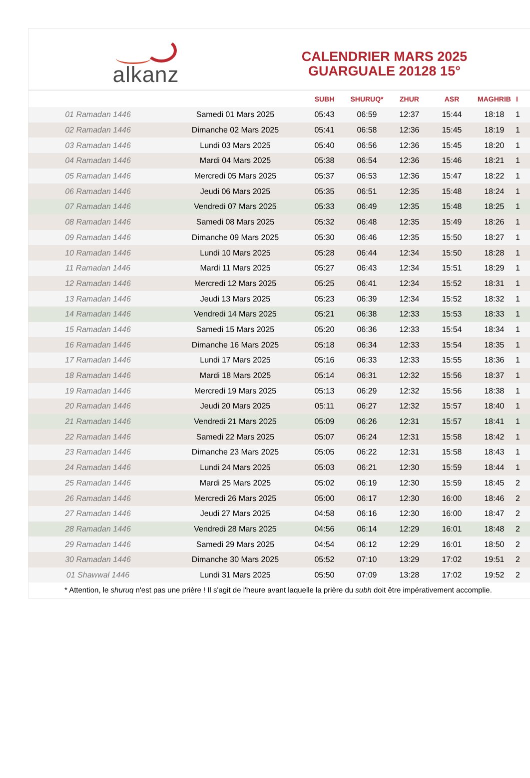alkanz
CALENDRIER MARS 2025
GUARGUALE 20128 15°
| | | SUBH | SHURUQ* | ZHUR | ASR | MAGHRIB | I |
| --- | --- | --- | --- | --- | --- | --- | --- |
| 01 Ramadan 1446 | Samedi 01 Mars 2025 | 05:43 | 06:59 | 12:37 | 15:44 | 18:18 | 1 |
| 02 Ramadan 1446 | Dimanche 02 Mars 2025 | 05:41 | 06:58 | 12:36 | 15:45 | 18:19 | 1 |
| 03 Ramadan 1446 | Lundi 03 Mars 2025 | 05:40 | 06:56 | 12:36 | 15:45 | 18:20 | 1 |
| 04 Ramadan 1446 | Mardi 04 Mars 2025 | 05:38 | 06:54 | 12:36 | 15:46 | 18:21 | 1 |
| 05 Ramadan 1446 | Mercredi 05 Mars 2025 | 05:37 | 06:53 | 12:36 | 15:47 | 18:22 | 1 |
| 06 Ramadan 1446 | Jeudi 06 Mars 2025 | 05:35 | 06:51 | 12:35 | 15:48 | 18:24 | 1 |
| 07 Ramadan 1446 | Vendredi 07 Mars 2025 | 05:33 | 06:49 | 12:35 | 15:48 | 18:25 | 1 |
| 08 Ramadan 1446 | Samedi 08 Mars 2025 | 05:32 | 06:48 | 12:35 | 15:49 | 18:26 | 1 |
| 09 Ramadan 1446 | Dimanche 09 Mars 2025 | 05:30 | 06:46 | 12:35 | 15:50 | 18:27 | 1 |
| 10 Ramadan 1446 | Lundi 10 Mars 2025 | 05:28 | 06:44 | 12:34 | 15:50 | 18:28 | 1 |
| 11 Ramadan 1446 | Mardi 11 Mars 2025 | 05:27 | 06:43 | 12:34 | 15:51 | 18:29 | 1 |
| 12 Ramadan 1446 | Mercredi 12 Mars 2025 | 05:25 | 06:41 | 12:34 | 15:52 | 18:31 | 1 |
| 13 Ramadan 1446 | Jeudi 13 Mars 2025 | 05:23 | 06:39 | 12:34 | 15:52 | 18:32 | 1 |
| 14 Ramadan 1446 | Vendredi 14 Mars 2025 | 05:21 | 06:38 | 12:33 | 15:53 | 18:33 | 1 |
| 15 Ramadan 1446 | Samedi 15 Mars 2025 | 05:20 | 06:36 | 12:33 | 15:54 | 18:34 | 1 |
| 16 Ramadan 1446 | Dimanche 16 Mars 2025 | 05:18 | 06:34 | 12:33 | 15:54 | 18:35 | 1 |
| 17 Ramadan 1446 | Lundi 17 Mars 2025 | 05:16 | 06:33 | 12:33 | 15:55 | 18:36 | 1 |
| 18 Ramadan 1446 | Mardi 18 Mars 2025 | 05:14 | 06:31 | 12:32 | 15:56 | 18:37 | 1 |
| 19 Ramadan 1446 | Mercredi 19 Mars 2025 | 05:13 | 06:29 | 12:32 | 15:56 | 18:38 | 1 |
| 20 Ramadan 1446 | Jeudi 20 Mars 2025 | 05:11 | 06:27 | 12:32 | 15:57 | 18:40 | 1 |
| 21 Ramadan 1446 | Vendredi 21 Mars 2025 | 05:09 | 06:26 | 12:31 | 15:57 | 18:41 | 1 |
| 22 Ramadan 1446 | Samedi 22 Mars 2025 | 05:07 | 06:24 | 12:31 | 15:58 | 18:42 | 1 |
| 23 Ramadan 1446 | Dimanche 23 Mars 2025 | 05:05 | 06:22 | 12:31 | 15:58 | 18:43 | 1 |
| 24 Ramadan 1446 | Lundi 24 Mars 2025 | 05:03 | 06:21 | 12:30 | 15:59 | 18:44 | 1 |
| 25 Ramadan 1446 | Mardi 25 Mars 2025 | 05:02 | 06:19 | 12:30 | 15:59 | 18:45 | 2 |
| 26 Ramadan 1446 | Mercredi 26 Mars 2025 | 05:00 | 06:17 | 12:30 | 16:00 | 18:46 | 2 |
| 27 Ramadan 1446 | Jeudi 27 Mars 2025 | 04:58 | 06:16 | 12:30 | 16:00 | 18:47 | 2 |
| 28 Ramadan 1446 | Vendredi 28 Mars 2025 | 04:56 | 06:14 | 12:29 | 16:01 | 18:48 | 2 |
| 29 Ramadan 1446 | Samedi 29 Mars 2025 | 04:54 | 06:12 | 12:29 | 16:01 | 18:50 | 2 |
| 30 Ramadan 1446 | Dimanche 30 Mars 2025 | 05:52 | 07:10 | 13:29 | 17:02 | 19:51 | 2 |
| 01 Shawwal 1446 | Lundi 31 Mars 2025 | 05:50 | 07:09 | 13:28 | 17:02 | 19:52 | 2 |
* Attention, le shuruq n'est pas une prière ! Il s'agit de l'heure avant laquelle la prière du subh doit être impérativement accomplie.